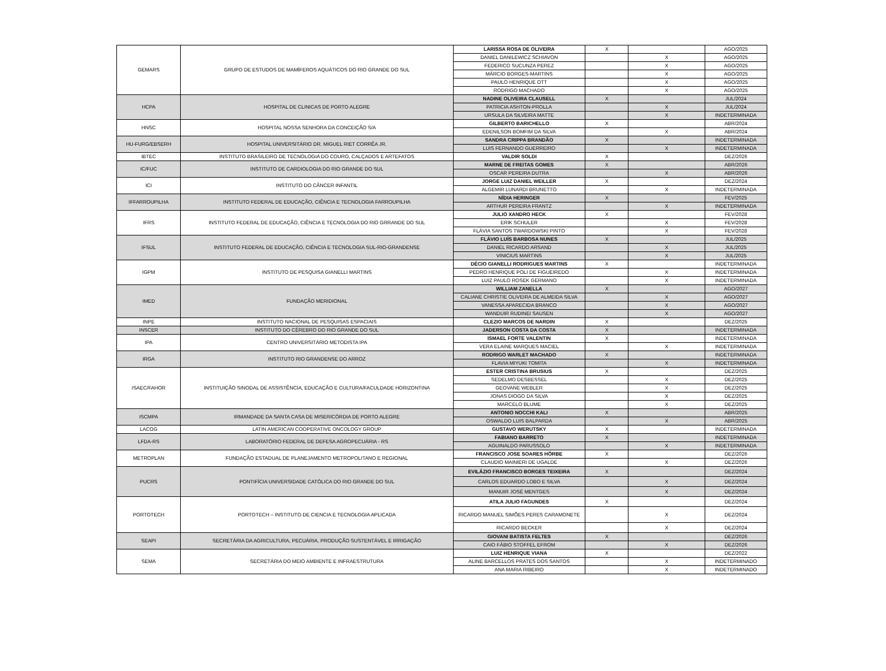| GEMARS | GRUPO DE ESTUDOS DE MAMÍFEROS AQUÁTICOS DO RIO GRANDE DO SUL | LARISSA ROSA DE OLIVEIRA | X | | AGO/2025 |
| | | DANIEL DANILEWICZ SCHIAVON | | X | AGO/2025 |
| | | FEDERICO SUCUNZA PEREZ | | X | AGO/2025 |
| | | MÁRCIO BORGES-MARTINS | | X | AGO/2025 |
| | | PAULO HENRIQUE OTT | | X | AGO/2025 |
| | | RODRIGO MACHADO | | X | AGO/2025 |
| HCPA | HOSPITAL DE CLINICAS DE PORTO ALEGRE | NADINE OLIVEIRA CLAUSELL | X | | JUL/2024 |
| | | PATRICIA ASHTON-PROLLA | | X | JUL/2024 |
| | | URSULA DA SILVEIRA MATTE | | X | INDETERMINADA |
| HNSC | HOSPITAL NOSSA SENHORA DA CONCEIÇÃO S/A | GILBERTO BARICHELLO | X | | ABR/2024 |
| | | EDENILSON BOMFIM DA SILVA | | X | ABR/2024 |
| HU-FURG/EBSERH | HOSPITAL UNIVERSITÁRIO DR. MIGUEL RIET CORRÊA JR. | SANDRA CRIPPA BRANDÃO | X | | INDETERMINADA |
| | | LUIS FERNANDO GUERREIRO | | X | INDETERMINADA |
| IBTEC | INSTITUTO BRASILEIRO DE TECNOLOGIA DO COURO, CALÇADOS E ARTEFATOS | VALDIR SOLDI | X | | DEZ/2026 |
| IC/FUC | INSTITUTO DE CARDIOLOGIA DO RIO GRANDE DO SUL | MARNE DE FREITAS GOMES | X | | ABR/2026 |
| | | OSCAR PEREIRA DUTRA | | X | ABR/2026 |
| ICI | INSTITUTO DO CÂNCER INFANTIL | JORGE LUIZ DANIEL WEILLER | X | | DEZ/2024 |
| | | ALGEMIR LUNARDI BRUNETTO | | X | INDETERMINADA |
| IFFARROUPILHA | INSTITUTO FEDERAL DE EDUCAÇÃO, CIÊNCIA E TECNOLOGIA FARROUPILHA | NÍDIA HERINGER | X | | FEV/2025 |
| | | ARTHUR PEREIRA FRANTZ | | X | INDETERMINADA |
| IFRS | INSTITUTO FEDERAL DE EDUCAÇÃO, CIÊNCIA E TECNOLOGIA DO RIO GRRANDE DO SUL | JULIO XANDRO HECK | X | | FEV/2028 |
| | | ERIK SCHULER | | X | FEV/2028 |
| | | FLÁVIA SANTOS TWARDOWSKI PINTO | | X | FEV/2028 |
| IFSUL | INSTITUTO FEDERAL DE EDUCAÇÃO, CIÊNCIA E TECNOLOGIA SUL-RIO-GRANDENSE | FLÁVIO LUÍS BARBOSA NUNES | X | | JUL/2025 |
| | | DANIEL RICARDO ARSAND | | X | JUL/2025 |
| | | VINICIUS MARTINS | | X | JUL/2025 |
| IGPM | INSTITUTO DE PESQUISA GIANELLI MARTINS | DÉCIO GIANELLI RODRIGUES MARTINS | X | | INDETERMINADA |
| | | PEDRO HENRIQUE POLI DE FIGUEIREDO | | X | INDETERMINADA |
| | | LUIZ PAULO ROSEK GERMANO | | X | INDETERMINADA |
| IMED | FUNDAÇÃO MERIDIONAL | WILLIAM ZANELLA | X | | AGO/2027 |
| | | CALIANE CHRISTIE OLIVEIRA DE ALMEIDA SILVA | | X | AGO/2027 |
| | | VANESSA APARECIDA BRANCO | | X | AGO/2027 |
| | | WANDUIR RUDINEI SAUSEN | | X | AGO/2027 |
| INPE | INSTITUTO NACIONAL DE PESQUISAS ESPACIAIS | CLEZIO MARCOS DE NARDIN | X | | DEZ/2025 |
| INSCER | INSTITUTO DO CÉREBRO DO RIO GRANDE DO SUL | JADERSON COSTA DA COSTA | X | | INDETERMINADA |
| IPA | CENTRO UNIVERSITÁRIO METODISTA IPA | ISMAEL FORTE VALENTIN | X | | INDETERMINADA |
| | | VERA ELAINE MARQUES MACIEL | | X | INDETERMINADA |
| IRGA | INSTITUTO RIO GRANDENSE DO ARROZ | RODRIGO WARLET MACHADO | X | | INDETERMINADA |
| | | FLAVIA MIYUKI TOMITA | | X | INDETERMINADA |
| ISAEC/FAHOR | INSTITUIÇÃO SINODAL DE ASSISTÊNCIA, EDUCAÇÃO E CULTURA/FACULDADE HORIZONTINA | ESTER CRISTINA BRUSIUS | X | | DEZ/2025 |
| | | SEDELMO DESBESSEL | | X | DEZ/2025 |
| | | GEOVANE WEBLER | | X | DEZ/2025 |
| | | JONAS DIOGO DA SILVA | | X | DEZ/2025 |
| | | MARCELO BLUME | | X | DEZ/2025 |
| ISCMPA | IRMANDADE DA SANTA CASA DE MISERICÓRDIA DE PORTO ALEGRE | ANTONIO NOCCHI KALI | X | | ABR/2025 |
| | | OSWALDO LUIS BALPARDA | | X | ABR/2025 |
| LACOG | LATIN AMERICAN COOPERATIVE ONCOLOGY GROUP | GUSTAVO WERUTSKY | X | | INDETERMINADA |
| LFDA-RS | LABORATÓRIO FEDERAL DE DEFESA AGROPECUÁRIA - RS | FABIANO BARRETO | X | | INDETERMINADA |
| | | AGUINALDO PARUSSOLO | | X | INDETERMINADA |
| METROPLAN | FUNDAÇÃO ESTADUAL DE PLANEJAMENTO METROPOLITANO E REGIONAL | FRANCISCO JOSE SOARES HÖRBE | X | | DEZ/2026 |
| | | CLAUDIO MAINIERI DE UGALDE | | X | DEZ/2026 |
| PUCRS | PONTIFÍCIA UNIVERSIDADE CATÓLICA DO RIO GRANDE DO SUL | EVILÁZIO FRANCISCO BORGES TEIXEIRA | X | | DEZ/2024 |
| | | CARLOS EDUARDO LOBO E SILVA | | X | DEZ/2024 |
| | | MANUIR JOSÉ MENTGES | | X | DEZ/2024 |
| PORTOTECH | PORTOTECH – INSTITUTO DE CIENCIA E TECNOLOGIA APLICADA | ATILA JULIO FAGUNDES | X | | DEZ/2024 |
| | | RICARDO MANUEL SIMÕES PERES CARAMONETE | | X | DEZ/2024 |
| | | RICARDO BECKER | | X | DEZ/2024 |
| SEAPI | SECRETÁRIA DA AGRICULTURA, PECUÁRIA, PRODUÇÃO SUSTENTÁVEL E IRRIGAÇÃO | GIOVANI BATISTA FELTES | X | | DEZ/2026 |
| | | CAIO FÁBIO STOFFEL EFROM | | X | DEZ/2026 |
| SEMA | SECRETÁRIA DO MEIO AMBIENTE E INFRAESTRUTURA | LUIZ HENRIQUE VIANA | X | | DEZ/2022 |
| | | ALINE BARCELLOS PRATES DOS SANTOS | | X | INDETERMINADO |
| | | ANA MARIA RIBEIRO | | X | INDETERMINADO |